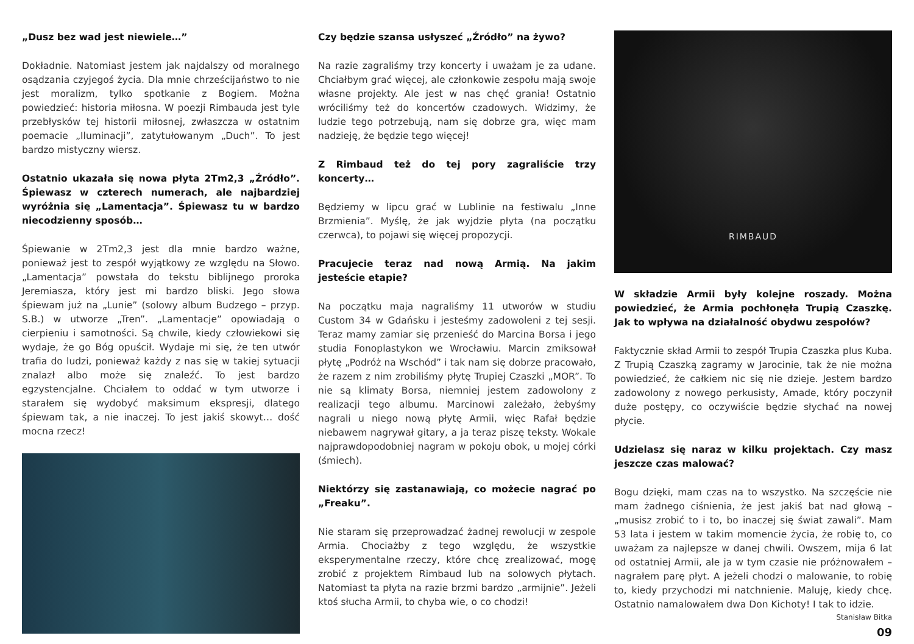„Dusz bez wad jest niewiele…”
Dokładnie. Natomiast jestem jak najdalszy od moralnego osądzania czyjegoś życia. Dla mnie chrześcijaństwo to nie jest moralizm, tylko spotkanie z Bogiem. Można powiedzieć: historia miłosna. W poezji Rimbauda jest tyle przebłysków tej historii miłosnej, zwłaszcza w ostatnim poemacie „Iluminacji”, zatytułowanym „Duch”. To jest bardzo mistyczny wiersz.
Ostatnio ukazała się nowa płyta 2Tm2,3 „Źródło”. Śpiewasz w czterech numerach, ale najbardziej wyróżnia się „Lamentacja”. Śpiewasz tu w bardzo niecodzienny sposób…
Śpiewanie w 2Tm2,3 jest dla mnie bardzo ważne, ponieważ jest to zespół wyjątkowy ze względu na Słowo. „Lamentacja” powstała do tekstu biblijnego proroka Jeremiasza, który jest mi bardzo bliski. Jego słowa śpiewam już na „Lunie” (solowy album Budzego – przyp. S.B.) w utworze „Tren”. „Lamentacje” opowiadają o cierpieniu i samotności. Są chwile, kiedy człowiekowi się wydaje, że go Bóg opuścił. Wydaje mi się, że ten utwór trafia do ludzi, ponieważ każdy z nas się w takiej sytuacji znalazł albo może się znaleźć. To jest bardzo egzystencjalne. Chciałem to oddać w tym utworze i starałem się wydobyć maksimum ekspresji, dlatego śpiewam tak, a nie inaczej. To jest jakiś skowyt… dość mocna rzecz!
Czy będzie szansa usłyszeć „Źródło” na żywo?
Na razie zagraliśmy trzy koncerty i uważam je za udane. Chciałbym grać więcej, ale członkowie zespołu mają swoje własne projekty. Ale jest w nas chęć grania! Ostatnio wróciliśmy też do koncertów czadowych. Widzimy, że ludzie tego potrzebują, nam się dobrze gra, więc mam nadzieję, że będzie tego więcej!
Z Rimbaud też do tej pory zagraliście trzy koncerty…
Będziemy w lipcu grać w Lublinie na festiwalu „Inne Brzmienia”. Myślę, że jak wyjdzie płyta (na początku czerwca), to pojawi się więcej propozycji.
Pracujecie teraz nad nową Armią. Na jakim jesteście etapie?
Na początku maja nagraliśmy 11 utworów w studiu Custom 34 w Gdańsku i jesteśmy zadowoleni z tej sesji. Teraz mamy zamiar się przenieść do Marcina Borsa i jego studia Fonoplastykon we Wrocławiu. Marcin zmiksował płytę „Podróż na Wschód” i tak nam się dobrze pracowało, że razem z nim zrobiliśmy płytę Trupiej Czaszki „MOR”. To nie są klimaty Borsa, niemniej jestem zadowolony z realizacji tego albumu. Marcinowi zależało, żebyśmy nagrali u niego nową płytę Armii, więc Rafał będzie niebawem nagrywał gitary, a ja teraz piszę teksty. Wokale najprawdopodobniej nagram w pokoju obok, u mojej córki (śmiech).
Niektórzy się zastanawiają, co możecie nagrać po „Freaku”.
Nie staram się przeprowadzać żadnej rewolucji w zespole Armia. Chociażby z tego względu, że wszystkie eksperymentalne rzeczy, które chcę zrealizować, mogę zrobić z projektem Rimbaud lub na solowych płytach. Natomiast ta płyta na razie brzmi bardzo „armijnie”. Jeżeli ktoś słucha Armii, to chyba wie, o co chodzi!
RIMBAUD
W składzie Armii były kolejne roszady. Można powiedzieć, że Armia pochłonęła Trupią Czaszkę. Jak to wpływa na działalność obydwu zespołów?
Faktycznie skład Armii to zespół Trupia Czaszka plus Kuba. Z Trupią Czaszką zagramy w Jarocinie, tak że nie można powiedzieć, że całkiem nic się nie dzieje. Jestem bardzo zadowolony z nowego perkusisty, Amade, który poczynił duże postępy, co oczywiście będzie słychać na nowej płycie.
Udzielasz się naraz w kilku projektach. Czy masz jeszcze czas malować?
Bogu dzięki, mam czas na to wszystko. Na szczęście nie mam żadnego ciśnienia, że jest jakiś bat nad głową – „musisz zrobić to i to, bo inaczej się świat zawali”. Mam 53 lata i jestem w takim momencie życia, że robię to, co uważam za najlepsze w danej chwili. Owszem, mija 6 lat od ostatniej Armii, ale ja w tym czasie nie próżnowałem – nagrałem parę płyt. A jeżeli chodzi o malowanie, to robię to, kiedy przychodzi mi natchnienie. Maluję, kiedy chcę. Ostatnio namalowałem dwa Don Kichoty! I tak to idzie.
Stanisław Bitka
09